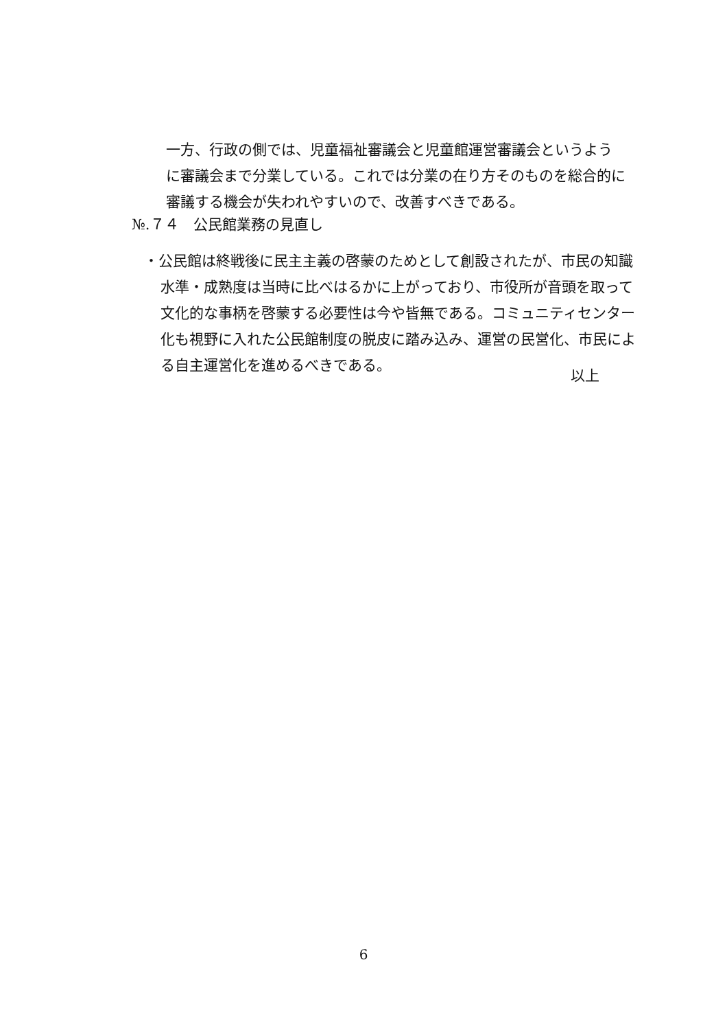一方、行政の側では、児童福祉審議会と児童館運営審議会というように審議会まで分業している。これでは分業の在り方そのものを総合的に審議する機会が失われやすいので、改善すべきである。
№.７４　公民館業務の見直し
・公民館は終戦後に民主主義の啓蒙のためとして創設されたが、市民の知識水準・成熟度は当時に比べはるかに上がっており、市役所が音頭を取って文化的な事柄を啓蒙する必要性は今や皆無である。コミュニティセンター化も視野に入れた公民館制度の脱皮に踏み込み、運営の民営化、市民による自主運営化を進めるべきである。
以上
6